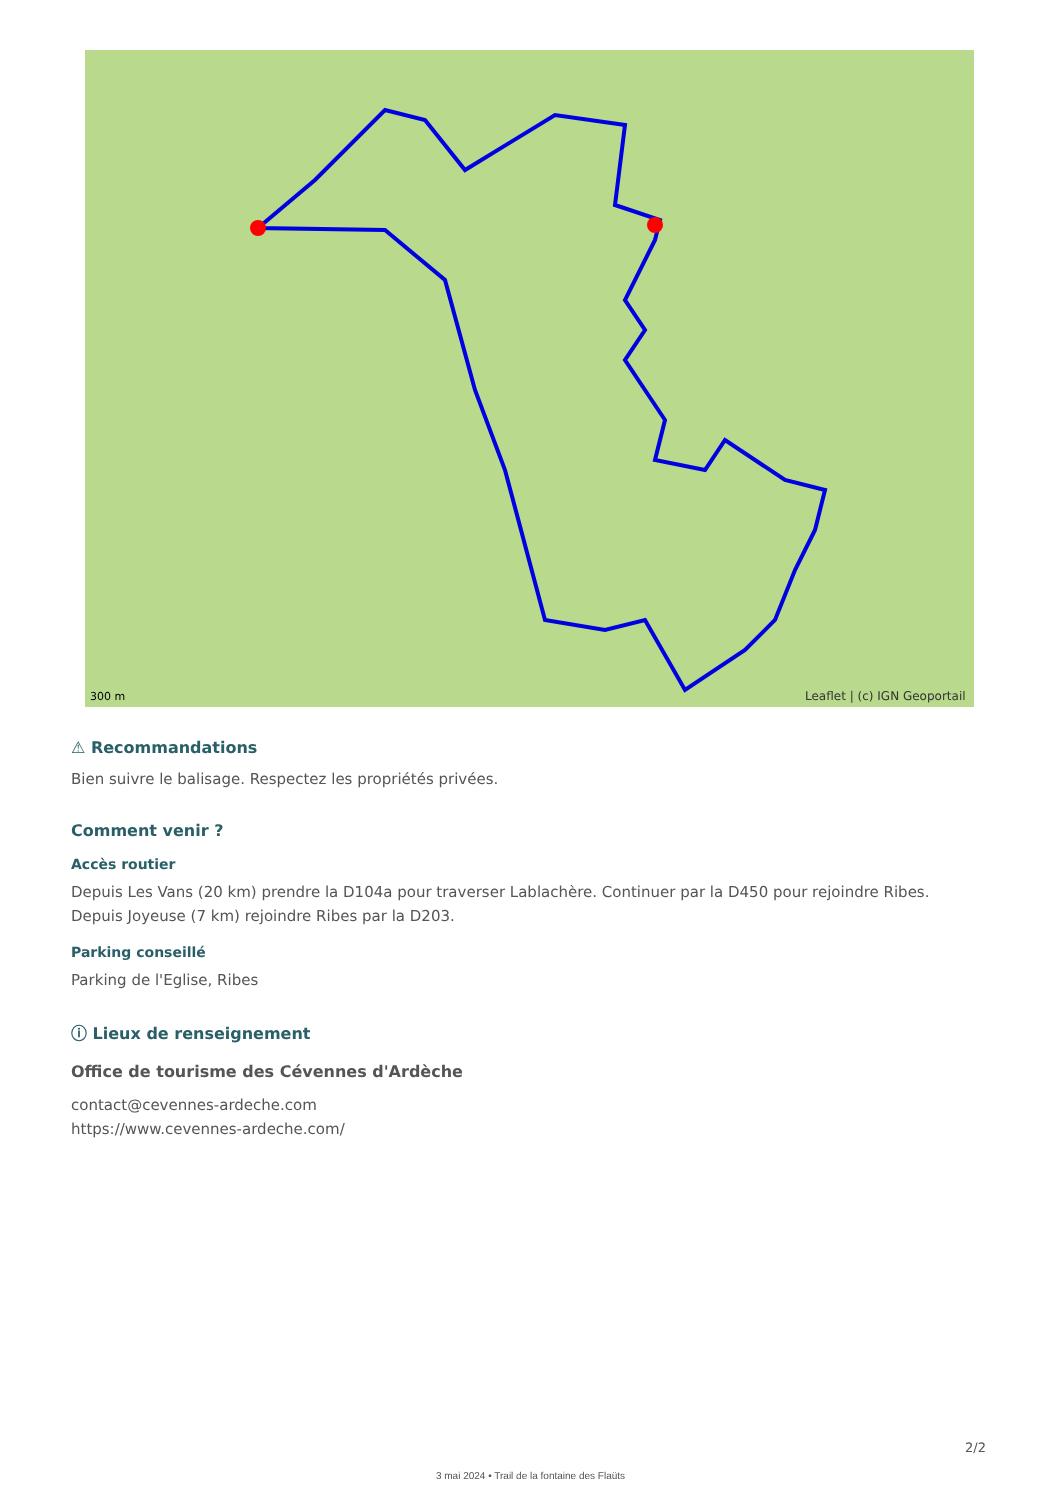Leaflet | (c) IGN Geoportail
300 m
⚠ Recommandations
Bien suivre le balisage. Respectez les propriétés privées.
Comment venir ?
Accès routier
Depuis Les Vans (20 km) prendre la D104a pour traverser Lablachère. Continuer par la D450 pour rejoindre Ribes.
Depuis Joyeuse (7 km) rejoindre Ribes par la D203.
Parking conseillé
Parking de l'Eglise, Ribes
ⓘ Lieux de renseignement
Office de tourisme des Cévennes d'Ardèche
contact@cevennes-ardeche.com
https://www.cevennes-ardeche.com/
2/2
3 mai 2024 • Trail de la fontaine des Flaüts